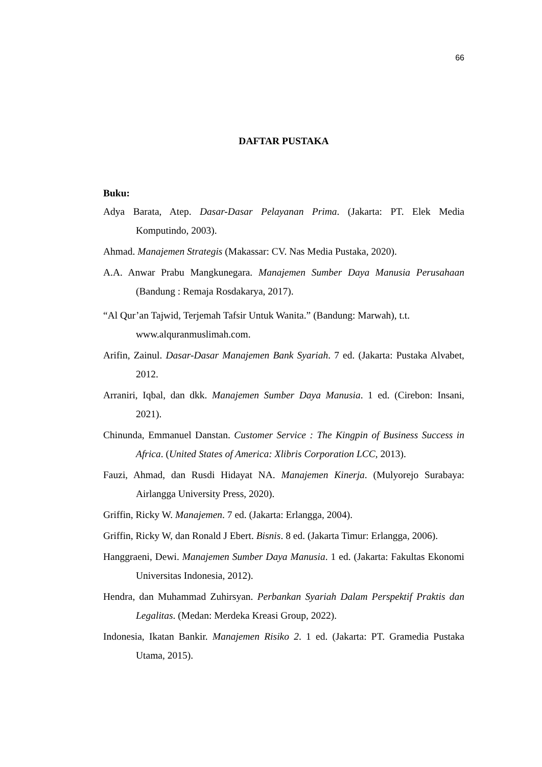66
DAFTAR PUSTAKA
Buku:
Adya Barata, Atep. Dasar-Dasar Pelayanan Prima. (Jakarta: PT. Elek Media Komputindo, 2003).
Ahmad. Manajemen Strategis (Makassar: CV. Nas Media Pustaka, 2020).
A.A. Anwar Prabu Mangkunegara. Manajemen Sumber Daya Manusia Perusahaan (Bandung : Remaja Rosdakarya, 2017).
“Al Qur’an Tajwid, Terjemah Tafsir Untuk Wanita.” (Bandung: Marwah), t.t. www.alquranmuslimah.com.
Arifin, Zainul. Dasar-Dasar Manajemen Bank Syariah. 7 ed. (Jakarta: Pustaka Alvabet, 2012.
Arraniri, Iqbal, dan dkk. Manajemen Sumber Daya Manusia. 1 ed. (Cirebon: Insani, 2021).
Chinunda, Emmanuel Danstan. Customer Service : The Kingpin of Business Success in Africa. (United States of America: Xlibris Corporation LCC, 2013).
Fauzi, Ahmad, dan Rusdi Hidayat NA. Manajemen Kinerja. (Mulyorejo Surabaya: Airlangga University Press, 2020).
Griffin, Ricky W. Manajemen. 7 ed. (Jakarta: Erlangga, 2004).
Griffin, Ricky W, dan Ronald J Ebert. Bisnis. 8 ed. (Jakarta Timur: Erlangga, 2006).
Hanggraeni, Dewi. Manajemen Sumber Daya Manusia. 1 ed. (Jakarta: Fakultas Ekonomi Universitas Indonesia, 2012).
Hendra, dan Muhammad Zuhirsyan. Perbankan Syariah Dalam Perspektif Praktis dan Legalitas. (Medan: Merdeka Kreasi Group, 2022).
Indonesia, Ikatan Bankir. Manajemen Risiko 2. 1 ed. (Jakarta: PT. Gramedia Pustaka Utama, 2015).